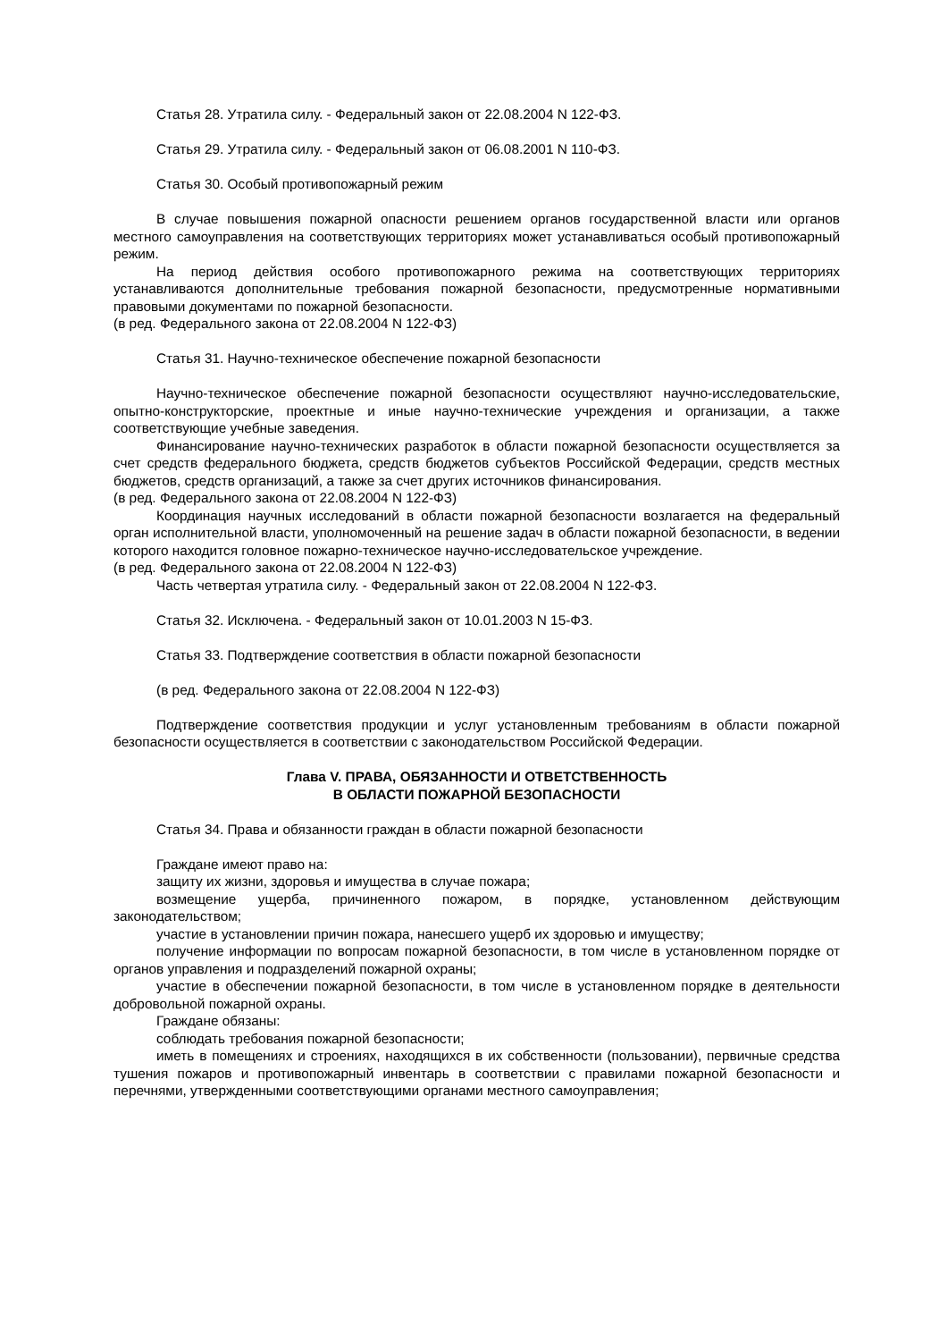Статья 28. Утратила силу. - Федеральный закон от 22.08.2004 N 122-ФЗ.
Статья 29. Утратила силу. - Федеральный закон от 06.08.2001 N 110-ФЗ.
Статья 30. Особый противопожарный режим
В случае повышения пожарной опасности решением органов государственной власти или органов местного самоуправления на соответствующих территориях может устанавливаться особый противопожарный режим.
На период действия особого противопожарного режима на соответствующих территориях устанавливаются дополнительные требования пожарной безопасности, предусмотренные нормативными правовыми документами по пожарной безопасности.
(в ред. Федерального закона от 22.08.2004 N 122-ФЗ)
Статья 31. Научно-техническое обеспечение пожарной безопасности
Научно-техническое обеспечение пожарной безопасности осуществляют научно-исследовательские, опытно-конструкторские, проектные и иные научно-технические учреждения и организации, а также соответствующие учебные заведения.
Финансирование научно-технических разработок в области пожарной безопасности осуществляется за счет средств федерального бюджета, средств бюджетов субъектов Российской Федерации, средств местных бюджетов, средств организаций, а также за счет других источников финансирования.
(в ред. Федерального закона от 22.08.2004 N 122-ФЗ)
Координация научных исследований в области пожарной безопасности возлагается на федеральный орган исполнительной власти, уполномоченный на решение задач в области пожарной безопасности, в ведении которого находится головное пожарно-техническое научно-исследовательское учреждение.
(в ред. Федерального закона от 22.08.2004 N 122-ФЗ)
Часть четвертая утратила силу. - Федеральный закон от 22.08.2004 N 122-ФЗ.
Статья 32. Исключена. - Федеральный закон от 10.01.2003 N 15-ФЗ.
Статья 33. Подтверждение соответствия в области пожарной безопасности
(в ред. Федерального закона от 22.08.2004 N 122-ФЗ)
Подтверждение соответствия продукции и услуг установленным требованиям в области пожарной безопасности осуществляется в соответствии с законодательством Российской Федерации.
Глава V. ПРАВА, ОБЯЗАННОСТИ И ОТВЕТСТВЕННОСТЬ
В ОБЛАСТИ ПОЖАРНОЙ БЕЗОПАСНОСТИ
Статья 34. Права и обязанности граждан в области пожарной безопасности
Граждане имеют право на:
защиту их жизни, здоровья и имущества в случае пожара;
возмещение ущерба, причиненного пожаром, в порядке, установленном действующим законодательством;
участие в установлении причин пожара, нанесшего ущерб их здоровью и имуществу;
получение информации по вопросам пожарной безопасности, в том числе в установленном порядке от органов управления и подразделений пожарной охраны;
участие в обеспечении пожарной безопасности, в том числе в установленном порядке в деятельности добровольной пожарной охраны.
Граждане обязаны:
соблюдать требования пожарной безопасности;
иметь в помещениях и строениях, находящихся в их собственности (пользовании), первичные средства тушения пожаров и противопожарный инвентарь в соответствии с правилами пожарной безопасности и перечнями, утвержденными соответствующими органами местного самоуправления;